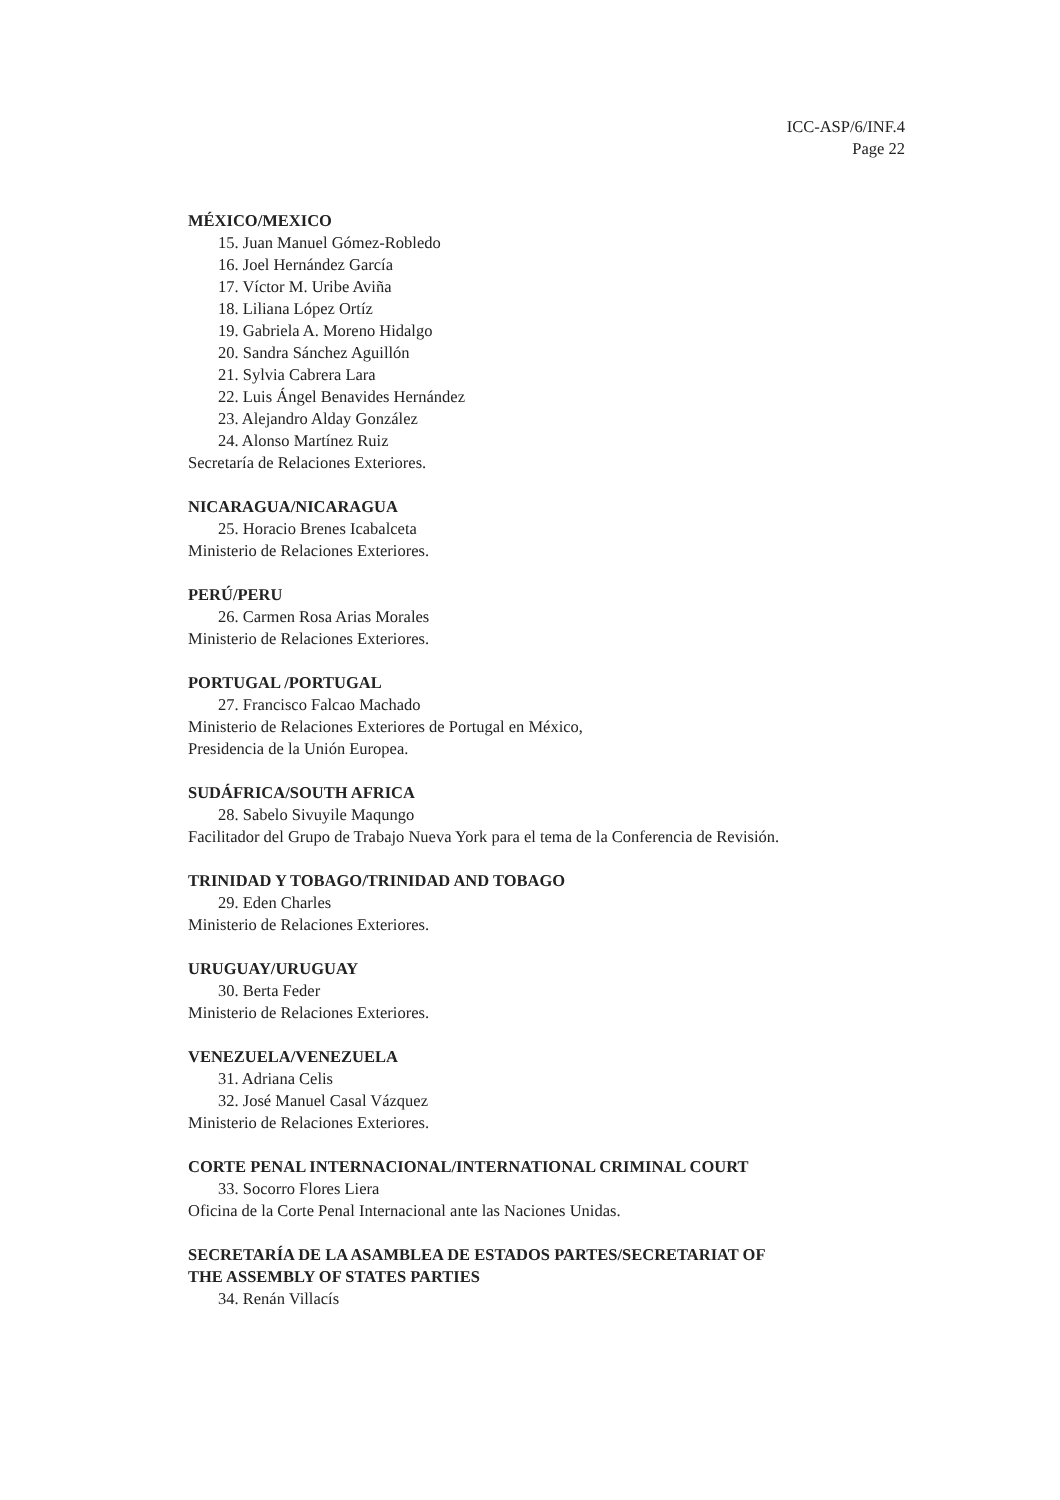ICC-ASP/6/INF.4
Page 22
MÉXICO/MEXICO
15. Juan Manuel Gómez-Robledo
16. Joel Hernández García
17. Víctor M. Uribe Aviña
18. Liliana López Ortíz
19. Gabriela A. Moreno Hidalgo
20. Sandra Sánchez Aguillón
21. Sylvia Cabrera Lara
22. Luis Ángel Benavides Hernández
23. Alejandro Alday González
24. Alonso Martínez Ruiz
Secretaría de Relaciones Exteriores.
NICARAGUA/NICARAGUA
25. Horacio Brenes Icabalceta
Ministerio de Relaciones Exteriores.
PERÚ/PERU
26. Carmen Rosa Arias Morales
Ministerio de Relaciones Exteriores.
PORTUGAL /PORTUGAL
27. Francisco Falcao Machado
Ministerio de Relaciones Exteriores de Portugal en México,
Presidencia de la Unión Europea.
SUDÁFRICA/SOUTH AFRICA
28. Sabelo Sivuyile Maqungo
Facilitador del Grupo de Trabajo Nueva York para el tema de la Conferencia de Revisión.
TRINIDAD Y TOBAGO/TRINIDAD AND TOBAGO
29. Eden Charles
Ministerio de Relaciones Exteriores.
URUGUAY/URUGUAY
30. Berta Feder
Ministerio de Relaciones Exteriores.
VENEZUELA/VENEZUELA
31. Adriana Celis
32. José Manuel Casal Vázquez
Ministerio de Relaciones Exteriores.
CORTE PENAL INTERNACIONAL/INTERNATIONAL CRIMINAL COURT
33. Socorro Flores Liera
Oficina de la Corte Penal Internacional ante las Naciones Unidas.
SECRETARÍA DE LA ASAMBLEA DE ESTADOS PARTES/SECRETARIAT OF
THE ASSEMBLY OF STATES PARTIES
34. Renán Villacís